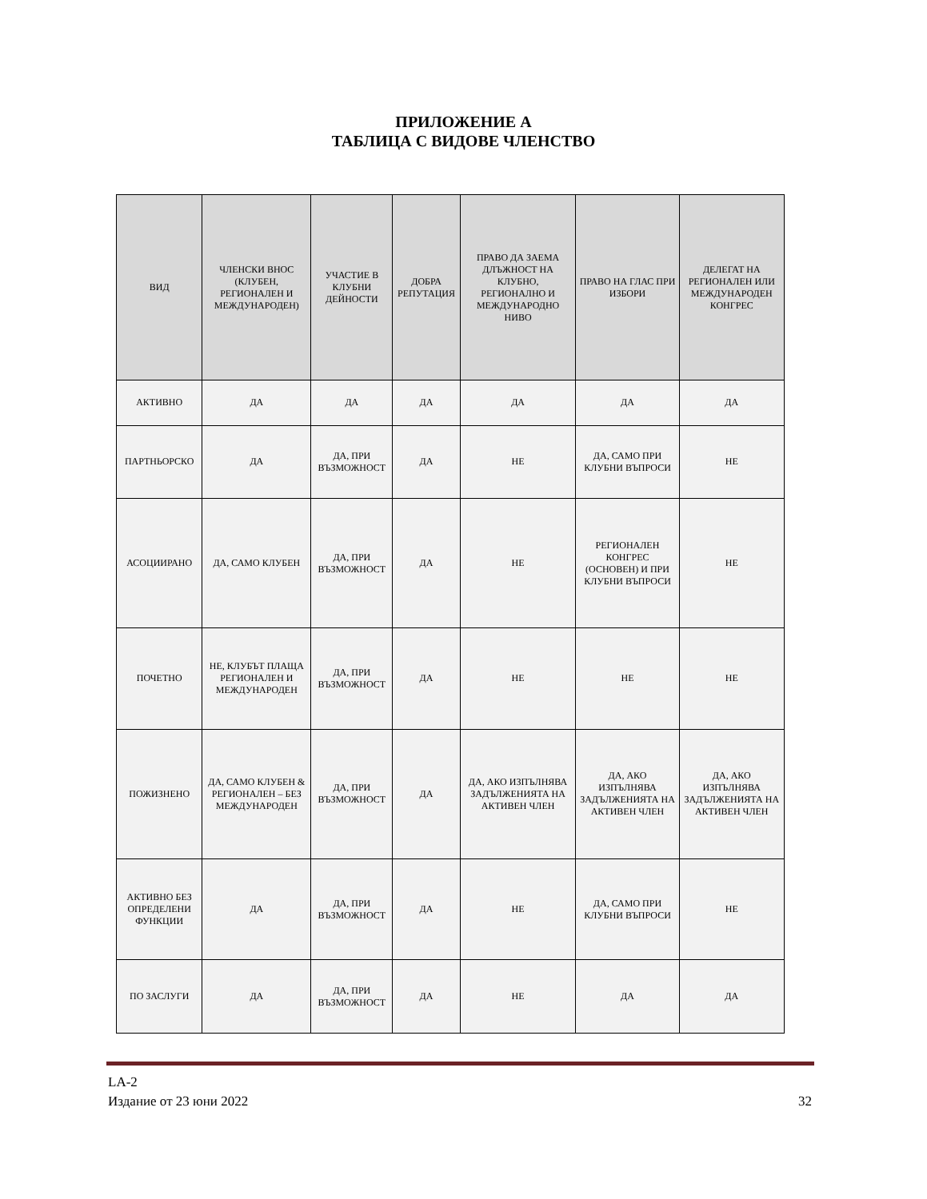ПРИЛОЖЕНИЕ А
ТАБЛИЦА С ВИДОВЕ ЧЛЕНСТВО
| ВИД | ЧЛЕНСКИ ВНОС (КЛУБЕН, РЕГИОНАЛЕН И МЕЖДУНАРОДЕН) | УЧАСТИЕ В КЛУБНИ ДЕЙНОСТИ | ДОБРА РЕПУТАЦИЯ | ПРАВО ДА ЗАЕМА ДЛЪЖНОСТ НА КЛУБНО, РЕГИОНАЛНО И МЕЖДУНАРОДНО НИВО | ПРАВО НА ГЛАС ПРИ ИЗБОРИ | ДЕЛЕГАТ НА РЕГИОНАЛЕН ИЛИ МЕЖДУНАРОДЕН КОНГРЕС |
| --- | --- | --- | --- | --- | --- | --- |
| АКТИВНО | ДА | ДА | ДА | ДА | ДА | ДА |
| ПАРТНЬОРСКО | ДА | ДА, ПРИ ВЪЗМОЖНОСТ | ДА | НЕ | ДА, САМО ПРИ КЛУБНИ ВЪПРОСИ | НЕ |
| АСОЦИИРАНО | ДА, САМО КЛУБЕН | ДА, ПРИ ВЪЗМОЖНОСТ | ДА | НЕ | РЕГИОНАЛЕН КОНГРЕС (ОСНОВЕН) И ПРИ КЛУБНИ ВЪПРОСИ | НЕ |
| ПОЧЕТНО | НЕ, КЛУБЪТ ПЛАЩА РЕГИОНАЛЕН И МЕЖДУНАРОДЕН | ДА, ПРИ ВЪЗМОЖНОСТ | ДА | НЕ | НЕ | НЕ |
| ПОЖИЗНЕНО | ДА, САМО КЛУБЕН & РЕГИОНАЛЕН – БЕЗ МЕЖДУНАРОДЕН | ДА, ПРИ ВЪЗМОЖНОСТ | ДА | ДА, АКО ИЗПЪЛНЯВА ЗАДЪЛЖЕНИЯТА НА АКТИВЕН ЧЛЕН | ДА, АКО ИЗПЪЛНЯВА ЗАДЪЛЖЕНИЯТА НА АКТИВЕН ЧЛЕН | ДА, АКО ИЗПЪЛНЯВА ЗАДЪЛЖЕНИЯТА НА АКТИВЕН ЧЛЕН |
| АКТИВНО БЕЗ ОПРЕДЕЛЕНИ ФУНКЦИИ | ДА | ДА, ПРИ ВЪЗМОЖНОСТ | ДА | НЕ | ДА, САМО ПРИ КЛУБНИ ВЪПРОСИ | НЕ |
| ПО ЗАСЛУГИ | ДА | ДА, ПРИ ВЪЗМОЖНОСТ | ДА | НЕ | ДА | ДА |
LA-2
Издание от 23 юни 2022
32